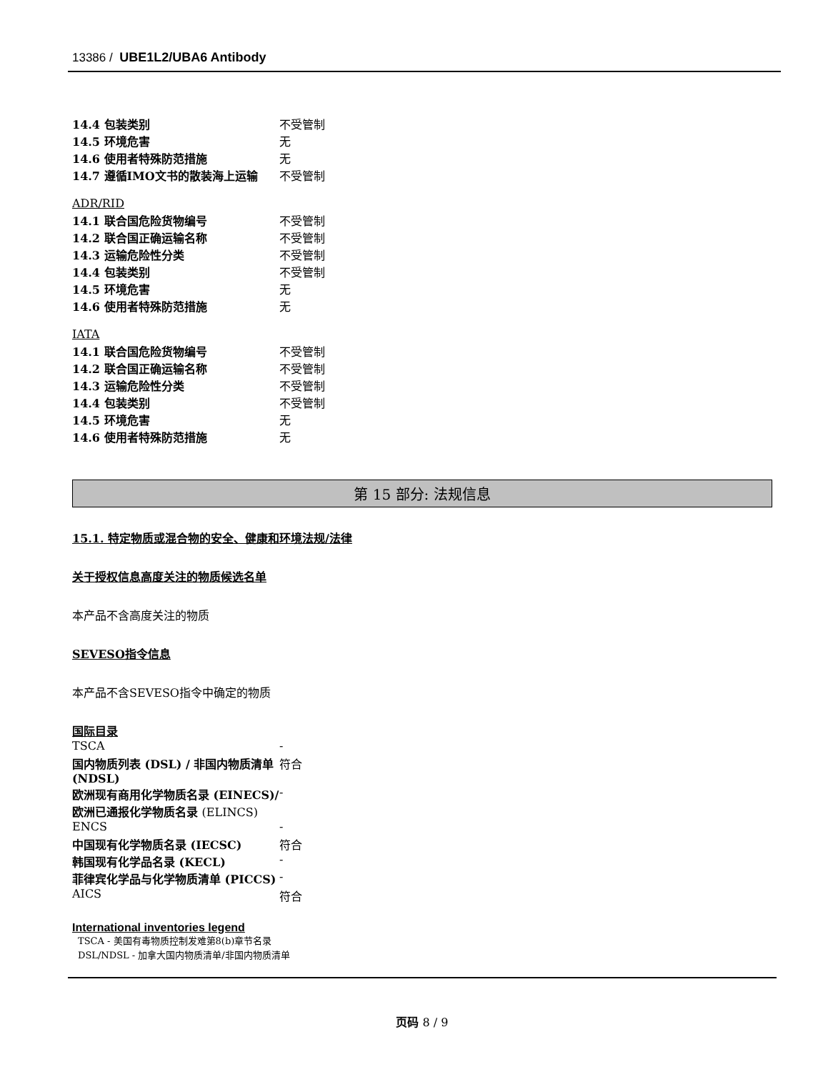13386 / UBE1L2/UBA6 Antibody
| 14.4 包装类别 | 不受管制 |
| 14.5 环境危害 | 无 |
| 14.6 使用者特殊防范措施 | 无 |
| 14.7 遵循IMO文书的散装海上运输 | 不受管制 |
ADR/RID
| 14.1 联合国危险货物编号 | 不受管制 |
| 14.2 联合国正确运输名称 | 不受管制 |
| 14.3 运输危险性分类 | 不受管制 |
| 14.4 包装类别 | 不受管制 |
| 14.5 环境危害 | 无 |
| 14.6 使用者特殊防范措施 | 无 |
IATA
| 14.1 联合国危险货物编号 | 不受管制 |
| 14.2 联合国正确运输名称 | 不受管制 |
| 14.3 运输危险性分类 | 不受管制 |
| 14.4 包装类别 | 不受管制 |
| 14.5 环境危害 | 无 |
| 14.6 使用者特殊防范措施 | 无 |
第 15 部分: 法规信息
15.1. 特定物质或混合物的安全、健康和环境法规/法律
关于授权信息高度关注的物质候选名单
本产品不含高度关注的物质
SEVESO指令信息
本产品不含SEVESO指令中确定的物质
国际目录
| TSCA | - |
| 国内物质列表 (DSL) / 非国内物质清单 (NDSL) | 符合 |
| 欧洲现有商用化学物质名录 (EINECS)/欧洲已通报化学物质名录 (ELINCS) | - |
| ENCS | - |
| 中国现有化学物质名录 (IECSC) | 符合 |
| 韩国现有化学品名录 (KECL) | - |
| 菲律宾化学品与化学物质清单 (PICCS) | - |
| AICS | 符合 |
International inventories legend
TSCA - 美国有毒物质控制发难第8(b)章节名录
DSL/NDSL - 加拿大国内物质清单/非国内物质清单
页码 8 / 9